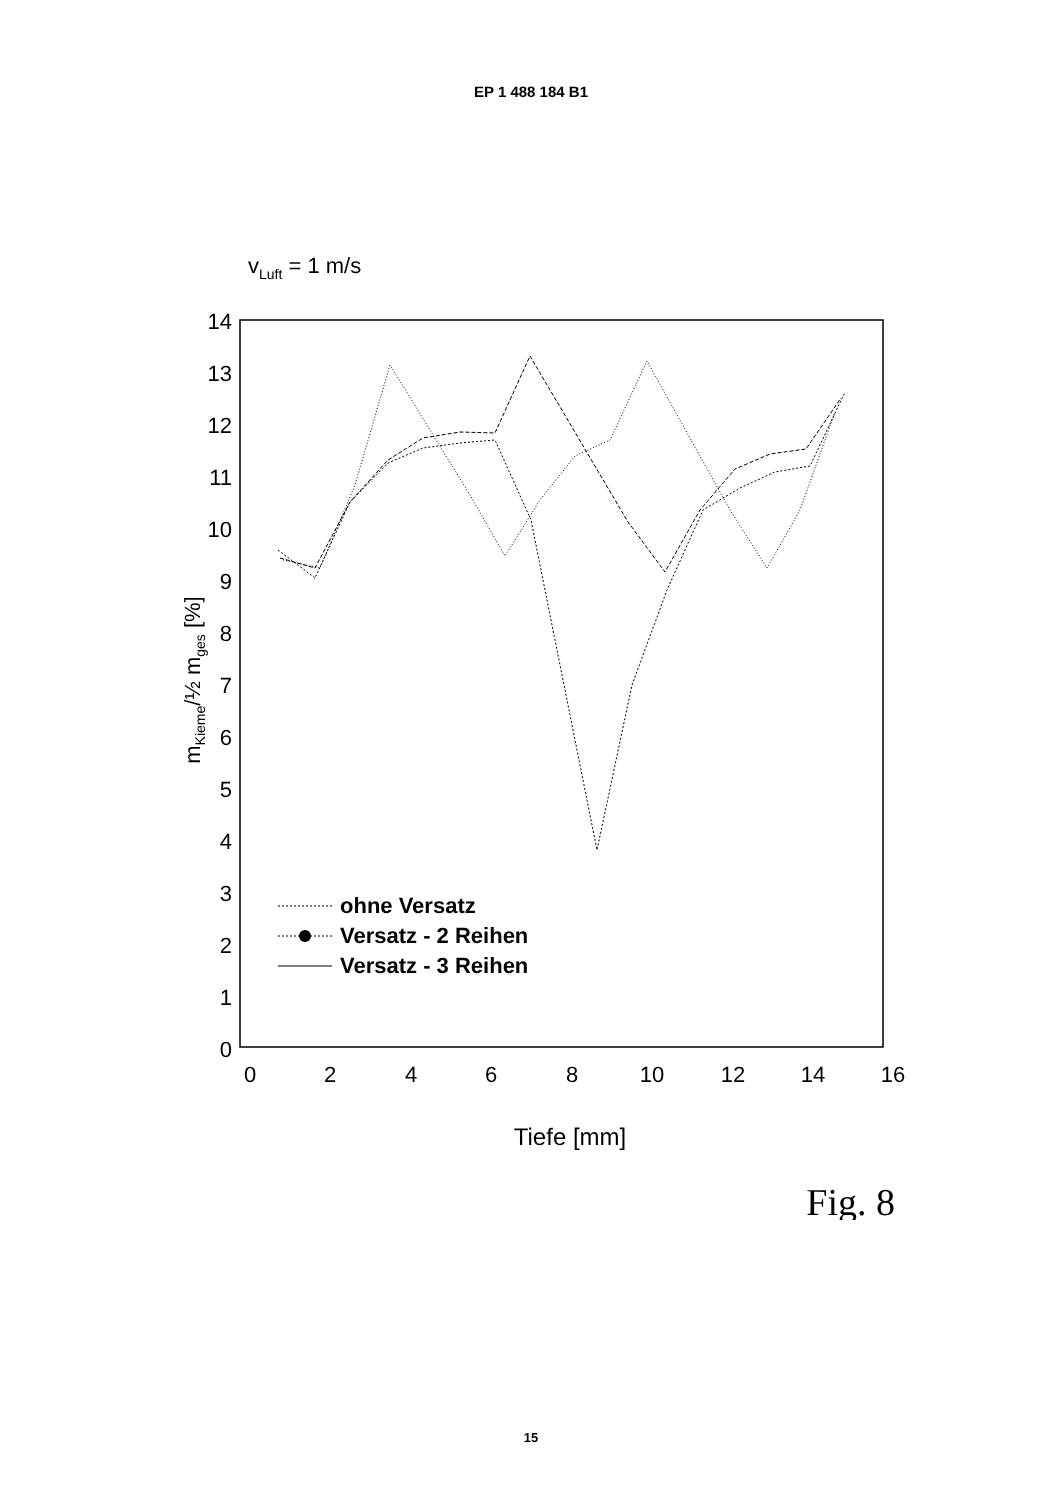EP 1 488 184 B1
vLuft = 1 m/s
0
1
2
3
4
5
6
7
8
9
10
11
12
13
14
0
2
4
6
8
10
12
14
16
mKieme/½ mges [%]
Tiefe [mm]
Fig. 8
ohne Versatz
Versatz - 2 Reihen
Versatz - 3 Reihen
15